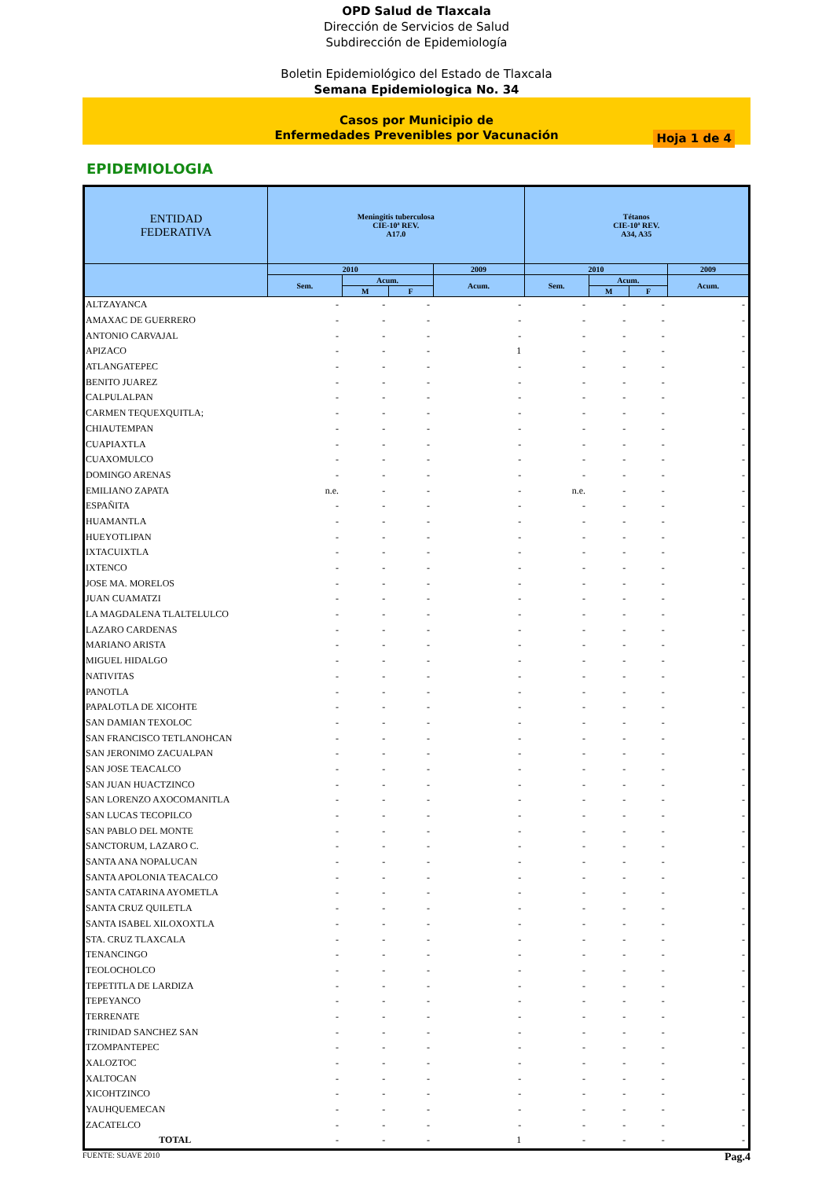OPD Salud de Tlaxcala
Dirección de Servicios de Salud
Subdirección de Epidemiología
Boletin Epidemiológico del Estado de Tlaxcala
Semana Epidemiologica No. 34
Casos por Municipio de
Enfermedades Prevenibles por Vacunación
Hoja 1 de 4
EPIDEMIOLOGIA
| ENTIDAD FEDERATIVA | Meningitis tuberculosa CIE-10ª REV. A17.0 | | | | Tétanos CIE-10ª REV. A34, A35 | | | |
| --- | --- | --- | --- | --- | --- | --- | --- | --- |
| | 2010 | | | 2009 | 2010 | | | 2009 |
| | Sem. | Acum. | | Acum. | Sem. | Acum. | | Acum. |
| | | M | F | | | M | F | |
| ALTZAYANCA | - | - | - | - | - | - | - | - |
| AMAXAC DE GUERRERO | - | - | - | - | - | - | - | - |
| ANTONIO CARVAJAL | - | - | - | - | - | - | - | - |
| APIZACO | - | - | - | 1 | - | - | - | - |
| ATLANGATEPEC | - | - | - | - | - | - | - | - |
| BENITO JUAREZ | - | - | - | - | - | - | - | - |
| CALPULALPAN | - | - | - | - | - | - | - | - |
| CARMEN TEQUEXQUITLA; | - | - | - | - | - | - | - | - |
| CHIAUTEMPAN | - | - | - | - | - | - | - | - |
| CUAPIAXTLA | - | - | - | - | - | - | - | - |
| CUAXOMULCO | - | - | - | - | - | - | - | - |
| DOMINGO ARENAS | - | - | - | - | - | - | - | - |
| EMILIANO ZAPATA | n.e. | - | - | - | n.e. | - | - | - |
| ESPAÑITA | - | - | - | - | - | - | - | - |
| HUAMANTLA | - | - | - | - | - | - | - | - |
| HUEYOTLIPAN | - | - | - | - | - | - | - | - |
| IXTACUIXTLA | - | - | - | - | - | - | - | - |
| IXTENCO | - | - | - | - | - | - | - | - |
| JOSE MA. MORELOS | - | - | - | - | - | - | - | - |
| JUAN CUAMATZI | - | - | - | - | - | - | - | - |
| LA MAGDALENA TLALTELULCO | - | - | - | - | - | - | - | - |
| LAZARO CARDENAS | - | - | - | - | - | - | - | - |
| MARIANO ARISTA | - | - | - | - | - | - | - | - |
| MIGUEL HIDALGO | - | - | - | - | - | - | - | - |
| NATIVITAS | - | - | - | - | - | - | - | - |
| PANOTLA | - | - | - | - | - | - | - | - |
| PAPALOTLA DE XICOHTE | - | - | - | - | - | - | - | - |
| SAN DAMIAN TEXOLOC | - | - | - | - | - | - | - | - |
| SAN FRANCISCO TETLANOHCAN | - | - | - | - | - | - | - | - |
| SAN JERONIMO ZACUALPAN | - | - | - | - | - | - | - | - |
| SAN JOSE TEACALCO | - | - | - | - | - | - | - | - |
| SAN JUAN HUACTZINCO | - | - | - | - | - | - | - | - |
| SAN LORENZO AXOCOMANITLA | - | - | - | - | - | - | - | - |
| SAN LUCAS TECOPILCO | - | - | - | - | - | - | - | - |
| SAN PABLO DEL MONTE | - | - | - | - | - | - | - | - |
| SANCTORUM, LAZARO C. | - | - | - | - | - | - | - | - |
| SANTA ANA NOPALUCAN | - | - | - | - | - | - | - | - |
| SANTA APOLONIA TEACALCO | - | - | - | - | - | - | - | - |
| SANTA CATARINA AYOMETLA | - | - | - | - | - | - | - | - |
| SANTA CRUZ QUILETLA | - | - | - | - | - | - | - | - |
| SANTA ISABEL XILOXOXTLA | - | - | - | - | - | - | - | - |
| STA. CRUZ TLAXCALA | - | - | - | - | - | - | - | - |
| TENANCINGO | - | - | - | - | - | - | - | - |
| TEOLOCHOLCO | - | - | - | - | - | - | - | - |
| TEPETITLA DE LARDIZA | - | - | - | - | - | - | - | - |
| TEPEYANCO | - | - | - | - | - | - | - | - |
| TERRENATE | - | - | - | - | - | - | - | - |
| TRINIDAD SANCHEZ SAN | - | - | - | - | - | - | - | - |
| TZOMPANTEPEC | - | - | - | - | - | - | - | - |
| XALOZTOC | - | - | - | - | - | - | - | - |
| XALTOCAN | - | - | - | - | - | - | - | - |
| XICOHTZINCO | - | - | - | - | - | - | - | - |
| YAUHQUEMECAN | - | - | - | - | - | - | - | - |
| ZACATELCO | - | - | - | - | - | - | - | - |
| TOTAL | - | - | - | 1 | - | - | - | - |
FUENTE: SUAVE 2010 Pag.4